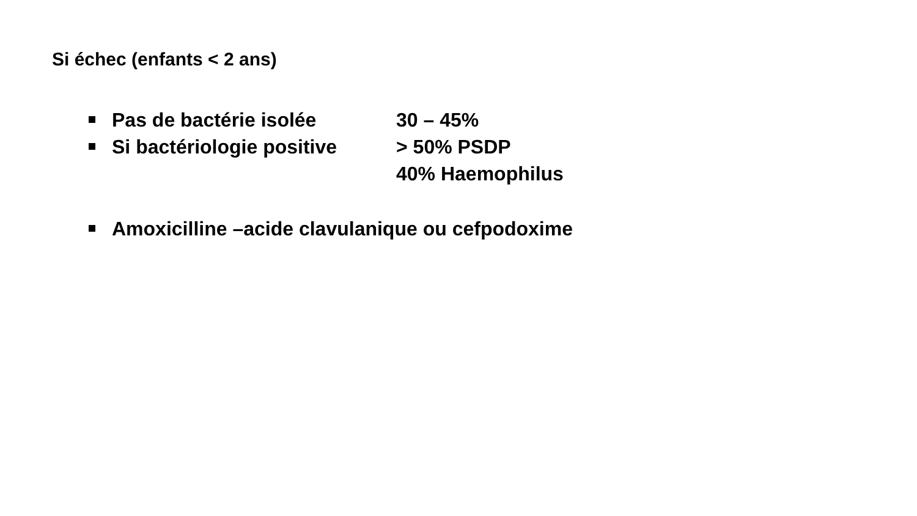Si échec (enfants < 2 ans)
Pas de bactérie isolée 30 – 45%
Si bactériologie positive
> 50% PSDP
40% Haemophilus
Amoxicilline –acide clavulanique ou cefpodoxime